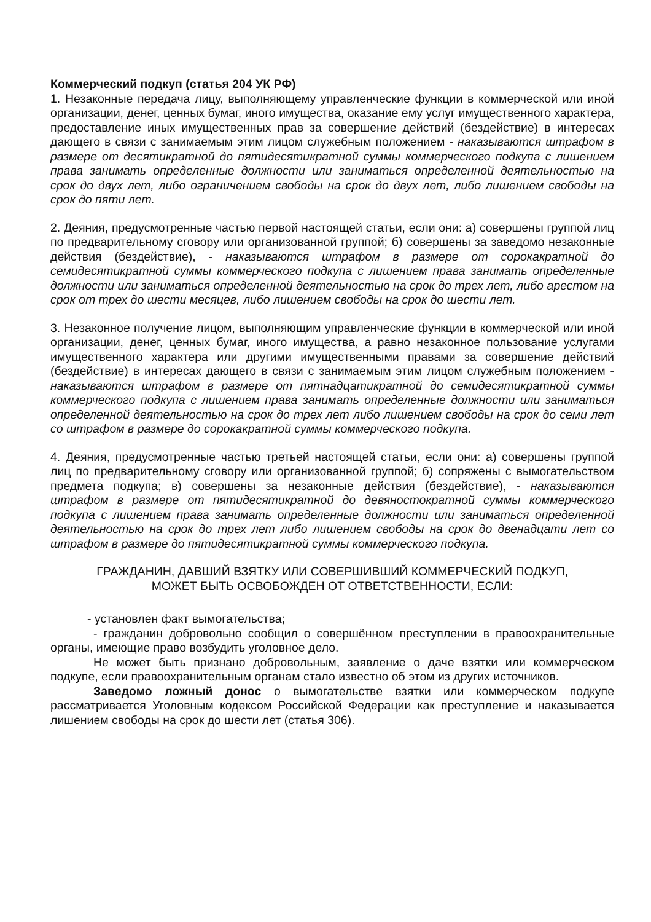Коммерческий подкуп (статья 204 УК РФ)
1. Незаконные передача лицу, выполняющему управленческие функции в коммерческой или иной организации, денег, ценных бумаг, иного имущества, оказание ему услуг имущественного характера, предоставление иных имущественных прав за совершение действий (бездействие) в интересах дающего в связи с занимаемым этим лицом служебным положением - наказываются штрафом в размере от десятикратной до пятидесятикратной суммы коммерческого подкупа с лишением права занимать определенные должности или заниматься определенной деятельностью на срок до двух лет, либо ограничением свободы на срок до двух лет, либо лишением свободы на срок до пяти лет.
2. Деяния, предусмотренные частью первой настоящей статьи, если они: а) совершены группой лиц по предварительному сговору или организованной группой; б) совершены за заведомо незаконные действия (бездействие), - наказываются штрафом в размере от сорокакратной до семидесятикратной суммы коммерческого подкупа с лишением права занимать определенные должности или заниматься определенной деятельностью на срок до трех лет, либо арестом на срок от трех до шести месяцев, либо лишением свободы на срок до шести лет.
3. Незаконное получение лицом, выполняющим управленческие функции в коммерческой или иной организации, денег, ценных бумаг, иного имущества, а равно незаконное пользование услугами имущественного характера или другими имущественными правами за совершение действий (бездействие) в интересах дающего в связи с занимаемым этим лицом служебным положением - наказываются штрафом в размере от пятнадцатикратной до семидесятикратной суммы коммерческого подкупа с лишением права занимать определенные должности или заниматься определенной деятельностью на срок до трех лет либо лишением свободы на срок до семи лет со штрафом в размере до сорокакратной суммы коммерческого подкупа.
4. Деяния, предусмотренные частью третьей настоящей статьи, если они: а) совершены группой лиц по предварительному сговору или организованной группой; б) сопряжены с вымогательством предмета подкупа; в) совершены за незаконные действия (бездействие), - наказываются штрафом в размере от пятидесятикратной до девяностократной суммы коммерческого подкупа с лишением права занимать определенные должности или заниматься определенной деятельностью на срок до трех лет либо лишением свободы на срок до двенадцати лет со штрафом в размере до пятидесятикратной суммы коммерческого подкупа.
ГРАЖДАНИН, ДАВШИЙ ВЗЯТКУ ИЛИ СОВЕРШИВШИЙ КОММЕРЧЕСКИЙ ПОДКУП,
МОЖЕТ БЫТЬ ОСВОБОЖДЕН ОТ ОТВЕТСТВЕННОСТИ, ЕСЛИ:
- установлен факт вымогательства;
- гражданин добровольно сообщил о совершённом преступлении в правоохранительные органы, имеющие право возбудить уголовное дело.
Не может быть признано добровольным, заявление о даче взятки или коммерческом подкупе, если правоохранительным органам стало известно об этом из других источников.
Заведомо ложный донос о вымогательстве взятки или коммерческом подкупе рассматривается Уголовным кодексом Российской Федерации как преступление и наказывается лишением свободы на срок до шести лет (статья 306).